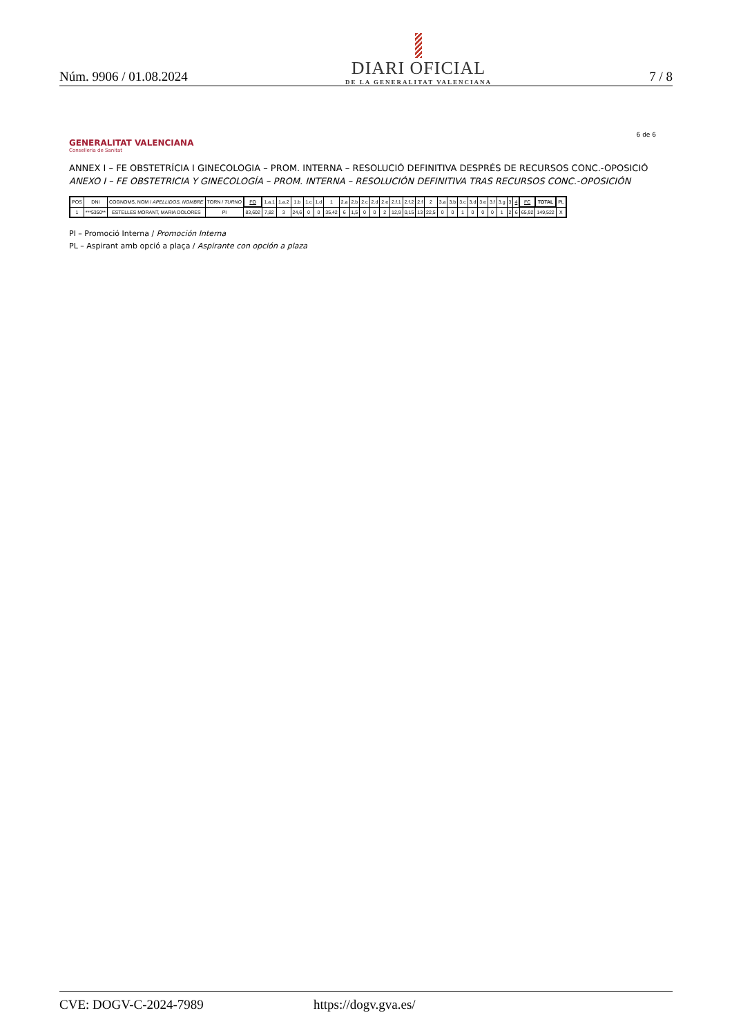Núm. 9906 / 01.08.2024
DIARI OFICIAL
DE LA GENERALITAT VALENCIANA
7 / 8
6 de 6
GENERALITAT VALENCIANA
Conselleria de Sanitat
ANNEX I – FE OBSTETRÍCIA I GINECOLOGIA – PROM. INTERNA – RESOLUCIÓ DEFINITIVA DESPRÉS DE RECURSOS CONC.-OPOSICIÓ
ANEXO I – FE OBSTETRICIA Y GINECOLOGÍA – PROM. INTERNA – RESOLUCIÓN DEFINITIVA TRAS RECURSOS CONC.-OPOSICIÓN
| POS | DNI | COGNOMS, NOM / APELLIDOS, NOMBRE | TORN / TURNO | FO | 1.a.1 | 1.a.2 | 1.b | 1.c | 1.d | 1 | 2.a | 2.b | 2.c | 2.d | 2.e | 2.f.1 | 2.f.2 | 2.f | 2 | 3.a | 3.b | 3.c | 3.d | 3.e | 3.f | 3.g | 3 | 4 | FC | TOTAL | PL |
| --- | --- | --- | --- | --- | --- | --- | --- | --- | --- | --- | --- | --- | --- | --- | --- | --- | --- | --- | --- | --- | --- | --- | --- | --- | --- | --- | --- | --- | --- | --- | --- |
| 1 | ***5350** | ESTELLES MORANT, MARIA DOLORES | PI | 83,602 | 7,82 | 3 | 24,6 | 0 | 0 | 35,42 | 6 | 1,5 | 0 | 0 | 2 | 12,9 | 0,15 | 13 | 22,5 | 0 | 0 | 1 | 0 | 0 | 0 | 1 | 2 | 6 | 65,92 | 149,522 | X |
PI – Promoció Interna / Promoción Interna
PL – Aspirant amb opció a plaça / Aspirante con opción a plaza
CVE: DOGV-C-2024-7989 https://dogv.gva.es/